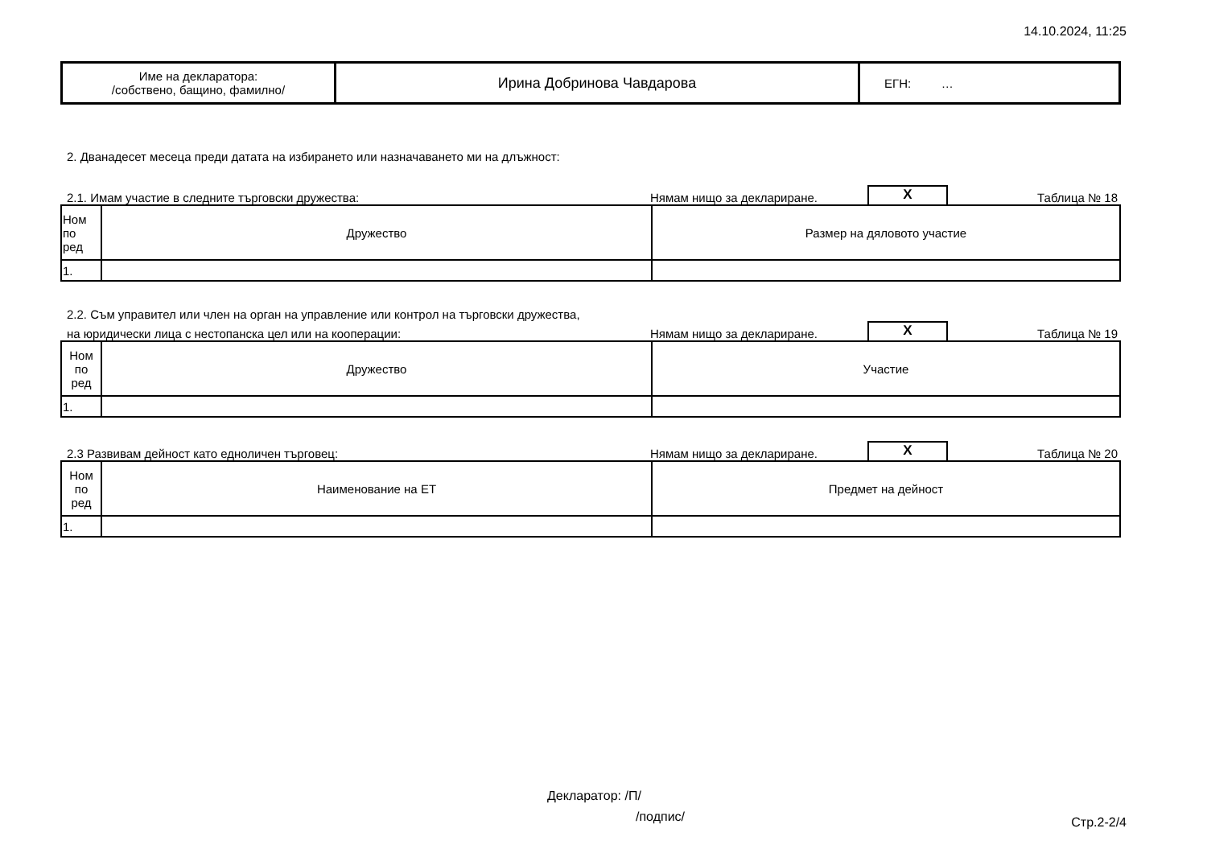14.10.2024, 11:25
| Име на декларатора: /собствено, бащино, фамилно/ | Ирина Добринова Чавдарова | ЕГН: … |
2. Дванадесет месеца преди датата на избирането или назначаването ми на длъжност:
2.1. Имам участие в следните търговски дружества: Нямам нищо за деклариране. X Таблица № 18
| Ном по ред | Дружество | Размер на дяловото участие |
| --- | --- | --- |
| 1. | | |
2.2. Съм управител или член на орган на управление или контрол на търговски дружества,
на юридически лица с нестопанска цел или на кооперации: Нямам нищо за деклариране. X Таблица № 19
| Ном по ред | Дружество | Участие |
| --- | --- | --- |
| 1. | | |
2.3 Развивам дейност като едноличен търговец: Нямам нищо за деклариране. X Таблица № 20
| Ном по ред | Наименование на ЕТ | Предмет на дейност |
| --- | --- | --- |
| 1. | | |
Декларатор: /П/
/подпис/
Стр.2-2/4